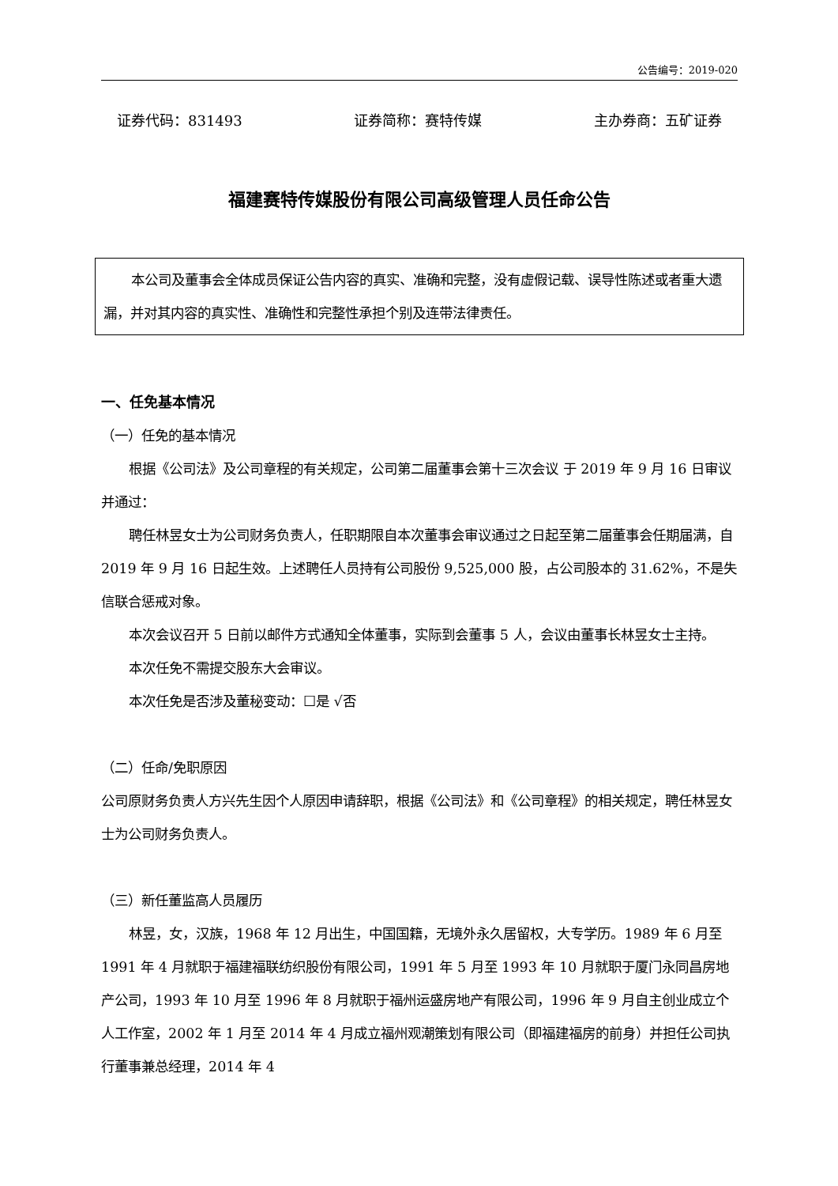公告编号：2019-020
证券代码：831493 证券简称：赛特传媒 主办券商：五矿证券
福建赛特传媒股份有限公司高级管理人员任命公告
本公司及董事会全体成员保证公告内容的真实、准确和完整，没有虚假记载、误导性陈述或者重大遗漏，并对其内容的真实性、准确性和完整性承担个别及连带法律责任。
一、任免基本情况
（一）任免的基本情况
根据《公司法》及公司章程的有关规定，公司第二届董事会第十三次会议 于 2019 年 9 月 16 日审议并通过：
聘任林昱女士为公司财务负责人，任职期限自本次董事会审议通过之日起至第二届董事会任期届满，自 2019 年 9 月 16 日起生效。上述聘任人员持有公司股份 9,525,000 股，占公司股本的 31.62%，不是失信联合惩戒对象。
本次会议召开 5 日前以邮件方式通知全体董事，实际到会董事 5 人，会议由董事长林昱女士主持。
本次任免不需提交股东大会审议。
本次任免是否涉及董秘变动：☐是 √否
（二）任命/免职原因
公司原财务负责人方兴先生因个人原因申请辞职，根据《公司法》和《公司章程》的相关规定，聘任林昱女士为公司财务负责人。
（三）新任董监高人员履历
林昱，女，汉族，1968 年 12 月出生，中国国籍，无境外永久居留权，大专学历。1989 年 6 月至 1991 年 4 月就职于福建福联纺织股份有限公司，1991 年 5 月至 1993 年 10 月就职于厦门永同昌房地产公司，1993 年 10 月至 1996 年 8 月就职于福州运盛房地产有限公司，1996 年 9 月自主创业成立个人工作室，2002 年 1 月至 2014 年 4 月成立福州观潮策划有限公司（即福建福房的前身）并担任公司执行董事兼总经理，2014 年 4